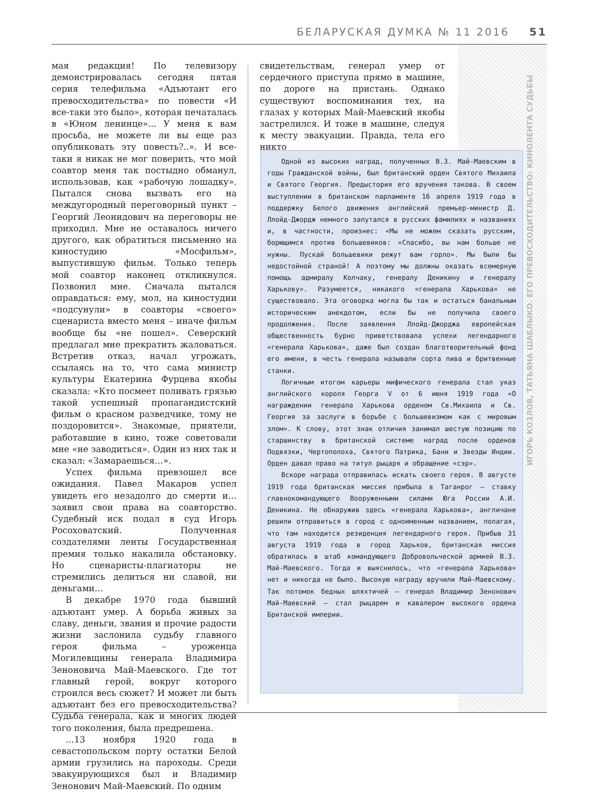БЕЛАРУСКАЯ ДУМКА № 11 2016 51
ИГОРЬ КОЗЛОВ, ТАТЬЯНА ШАБЛЫКО. ЕГО ПРЕВОСХОДИТЕЛЬСТВО: КИНОЛЕНТА СУДЬБЫ
мая редакция! По телевизору демонстрировалась сегодня пятая серия телефильма «Адъютант его превосходительства» по повести «И все-таки это было», которая печаталась в «Юном ленинце»... У меня к вам просьба, не можете ли вы еще раз опубликовать эту повесть?..». И все-таки я никак не мог поверить, что мой соавтор меня так постыдно обманул, использовав, как «рабочую лошадку». Пытался снова вызвать его на междугородный переговорный пункт – Георгий Леонидович на переговоры не приходил. Мне не оставалось ничего другого, как обратиться письменно на киностудию «Мосфильм», выпустившую фильм. Только теперь мой соавтор наконец откликнулся. Позвонил мне. Сначала пытался оправдаться: ему, мол, на киностудии «подсунули» в соавторы «своего» сценариста вместо меня – иначе фильм вообще бы «не пошел». Северский предлагал мне прекратить жаловаться. Встретив отказ, начал угрожать, ссылаясь на то, что сама министр культуры Екатерина Фурцева якобы сказала: «Кто посмеет поливать грязью такой успешный пропагандистский фильм о красном разведчике, тому не поздоровится». Знакомые, приятели, работавшие в кино, тоже советовали мне «не заводиться». Один из них так и сказал: «Замараешься…».
Успех фильма превзошел все ожидания. Павел Макаров успел увидеть его незадолго до смерти и… заявил свои права на соавторство. Судебный иск подал в суд Игорь Росоховатский. Полученная создателями ленты Государственная премия только накалила обстановку. Но сценаристы-плагиаторы не стремились делиться ни славой, ни деньгами…
В декабре 1970 года бывший адъютант умер. А борьба живых за славу, деньги, звания и прочие радости жизни заслонила судьбу главного героя фильма – уроженца Могилевщины генерала Владимира Зеноновича Май-Маевского. Где тот главный герой, вокруг которого строился весь сюжет? И может ли быть адъютант без его превосходительства? Судьба генерала, как и многих людей того поколения, была предрешена.
…13 ноября 1920 года в севастопольском порту остатки Белой армии грузились на пароходы. Среди эвакуирующихся был и Владимир Зенонович Май-Маевский. По одним
свидетельствам, генерал умер от сердечного приступа прямо в машине, по дороге на пристань. Однако существуют воспоминания тех, на глазах у которых Май-Маевский якобы застрелился. И тоже в машине, следуя к месту эвакуации. Правда, тела его никто
Одной из высоких наград, полученных В.З. Май-Маевским в годы Гражданской войны, был британский орден Святого Михаила и Святого Георгия. Предыстория его вручения такова. В своем выступлении в британском парламенте 16 апреля 1919 года в поддержку Белого движения английский премьер-министр Д. Ллойд-Джордж немного запутался в русских фамилиях и названиях и, в частности, произнес: «Мы не можем сказать русским, борющимся против большевиков: «Спасибо, вы нам больше не нужны. Пускай большевики режут вам горло». Мы были бы недостойной страной! А поэтому мы должны оказать всемерную помощь адмиралу Колчаку, генералу Деникину и генералу Харькову». Разумеется, никакого «генерала Харькова» не существовало. Эта оговорка могла бы так и остаться банальным историческим анекдотом, если бы не получила своего продолжения. После заявления Ллойд-Джорджа европейская общественность бурно приветствовала успехи легендарного «генерала Харькова», даже был создан благотворительный фонд его имени, в честь генерала называли сорта пива и бритвенные станки.
Логичным итогом карьеры мифического генерала стал указ английского короля Георга V от 6 июня 1919 года «О награждении генерала Харькова орденом Св.Михаила и Св. Георгия за заслуги в борьбе с большевизмом как с мировым злом». К слову, этот знак отличия занимал шестую позицию по старшинству в британской системе наград после орденов Подвязки, Чертополоха, Святого Патрика, Бани и Звезды Индии. Орден давал право на титул рыцаря и обращение «сэр».
Вскоре награда отправилась искать своего героя. В августе 1919 года британская миссия прибыла в Таганрог — ставку главнокомандующего Вооруженными силами Юга России А.И. Деникина. Не обнаружив здесь «генерала Харькова», англичане решили отправиться в город с одноименным названием, полагая, что там находится резиденция легендарного героя. Прибыв 31 августа 1919 года в город Харьков, британская миссия обратилась в штаб командующего Добровольческой армией В.З. Май-Маевского. Тогда и выяснилось, что «генерала Харькова» нет и никогда не было. Высокую награду вручили Май-Маевскому. Так потомок бедных шляхтичей — генерал Владимир Зенонович Май-Маевский — стал рыцарем и кавалером высокого ордена Британской империи.